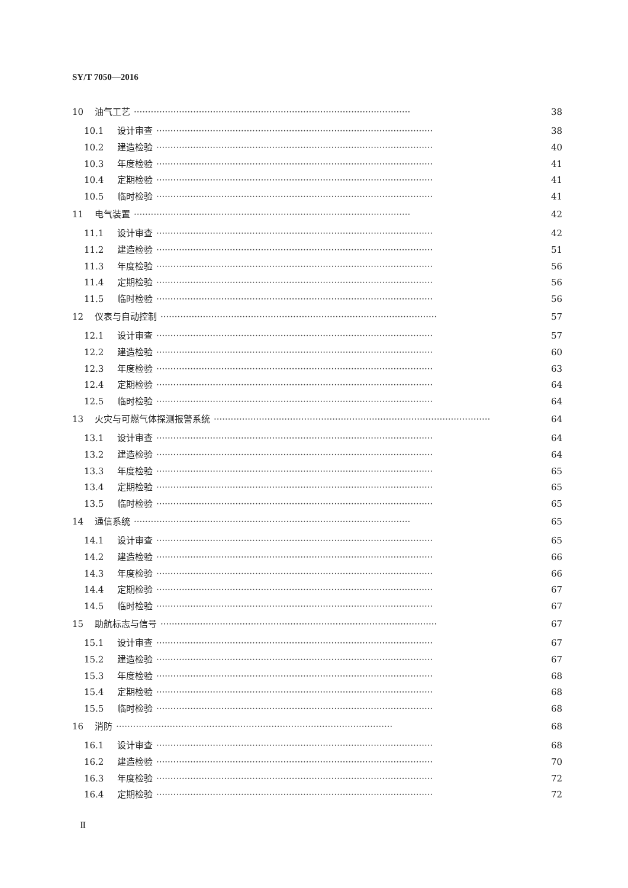SY/T 7050—2016
10 油气工艺 ·································································································· 38
10.1 设计审查 ·································································································· 38
10.2 建造检验 ·································································································· 40
10.3 年度检验 ·································································································· 41
10.4 定期检验 ·································································································· 41
10.5 临时检验 ·································································································· 41
11 电气装置 ·································································································· 42
11.1 设计审查 ·································································································· 42
11.2 建造检验 ·································································································· 51
11.3 年度检验 ·································································································· 56
11.4 定期检验 ·································································································· 56
11.5 临时检验 ·································································································· 56
12 仪表与自动控制 ·································································································· 57
12.1 设计审查 ·································································································· 57
12.2 建造检验 ·································································································· 60
12.3 年度检验 ·································································································· 63
12.4 定期检验 ·································································································· 64
12.5 临时检验 ·································································································· 64
13 火灾与可燃气体探测报警系统 ·································································································· 64
13.1 设计审查 ·································································································· 64
13.2 建造检验 ·································································································· 64
13.3 年度检验 ·································································································· 65
13.4 定期检验 ·································································································· 65
13.5 临时检验 ·································································································· 65
14 通信系统 ·································································································· 65
14.1 设计审查 ·································································································· 65
14.2 建造检验 ·································································································· 66
14.3 年度检验 ·································································································· 66
14.4 定期检验 ·································································································· 67
14.5 临时检验 ·································································································· 67
15 助航标志与信号 ·································································································· 67
15.1 设计审查 ·································································································· 67
15.2 建造检验 ·································································································· 67
15.3 年度检验 ·································································································· 68
15.4 定期检验 ·································································································· 68
15.5 临时检验 ·································································································· 68
16 消防 ·································································································· 68
16.1 设计审查 ·································································································· 68
16.2 建造检验 ·································································································· 70
16.3 年度检验 ·································································································· 72
16.4 定期检验 ·································································································· 72
Ⅱ